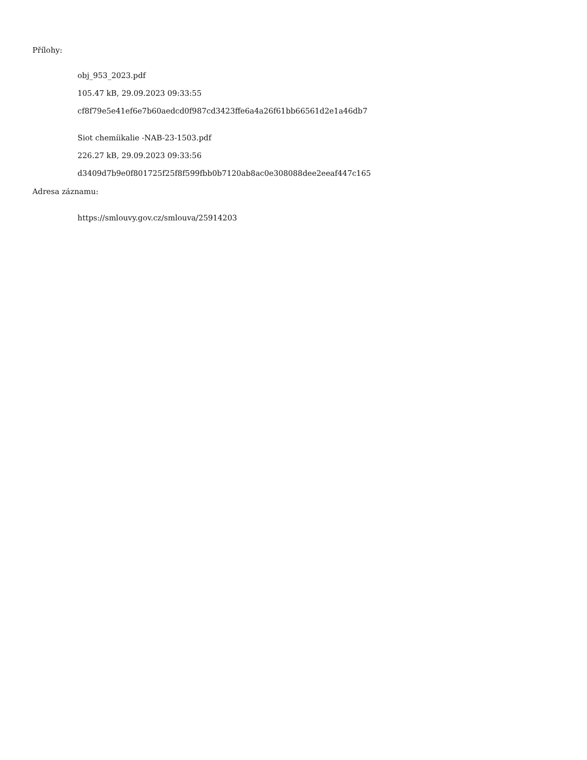Přílohy:
obj_953_2023.pdf
105.47 kB, 29.09.2023 09:33:55
cf8f79e5e41ef6e7b60aedcd0f987cd3423ffe6a4a26f61bb66561d2e1a46db7
Siot chemíikalie -NAB-23-1503.pdf
226.27 kB, 29.09.2023 09:33:56
d3409d7b9e0f801725f25f8f599fbb0b7120ab8ac0e308088dee2eeaf447c165
Adresa záznamu:
https://smlouvy.gov.cz/smlouva/25914203